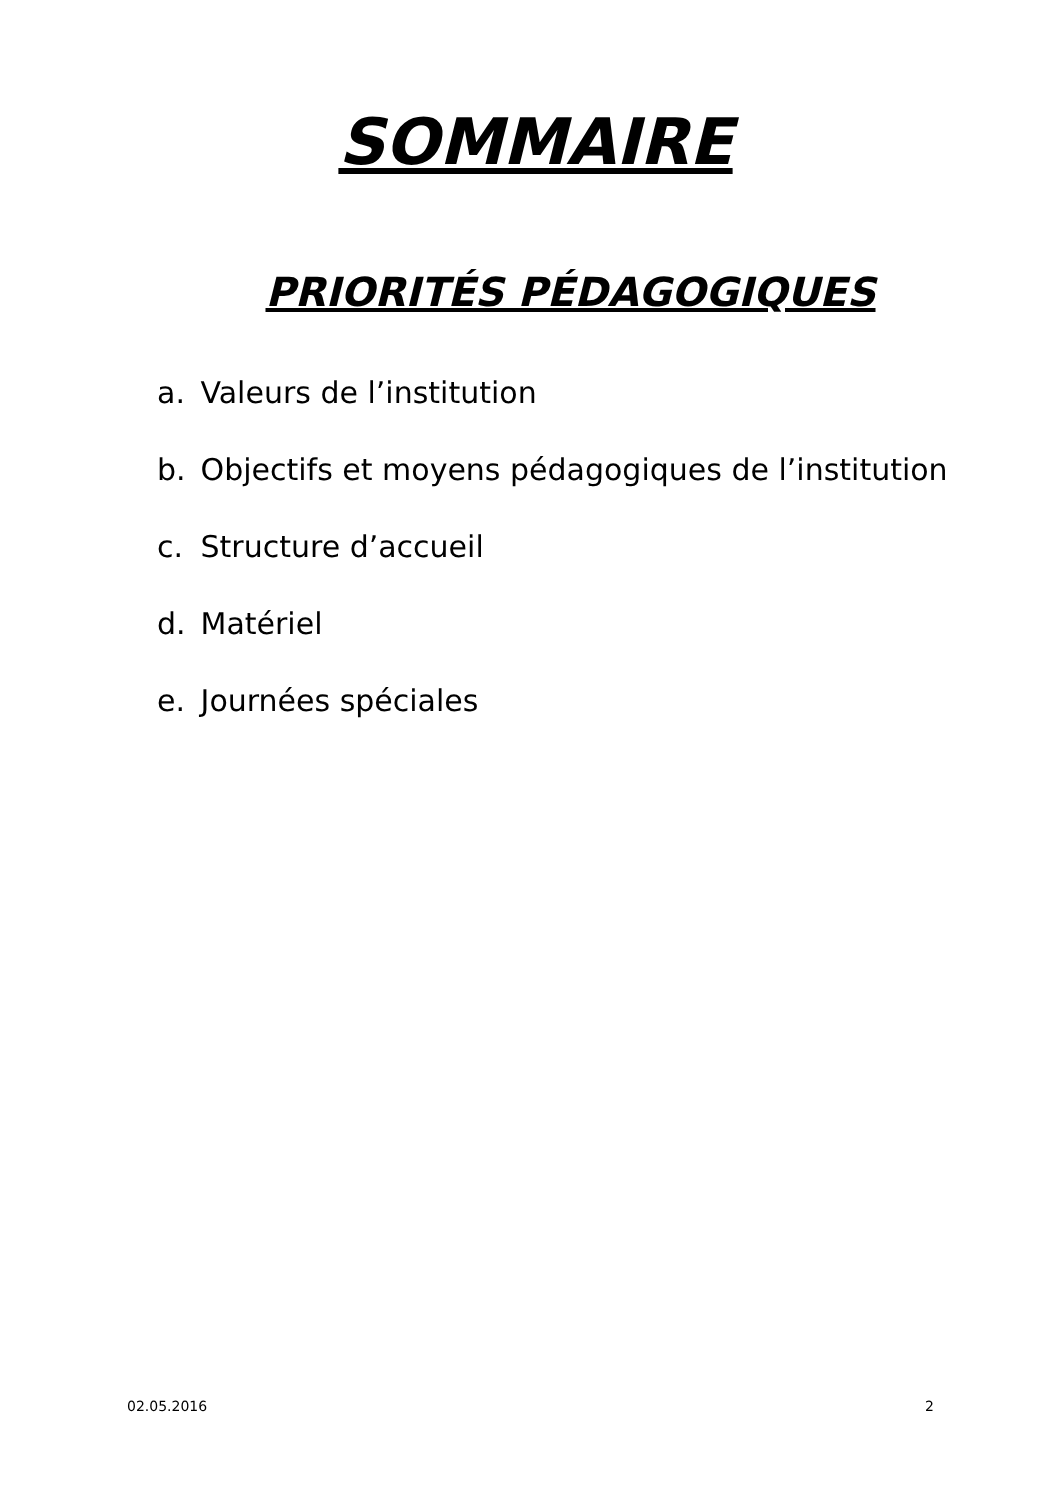SOMMAIRE
PRIORITÉS PÉDAGOGIQUES
a. Valeurs de l’institution
b. Objectifs et moyens pédagogiques de l’institution
c. Structure d’accueil
d. Matériel
e. Journées spéciales
02.05.2016 2